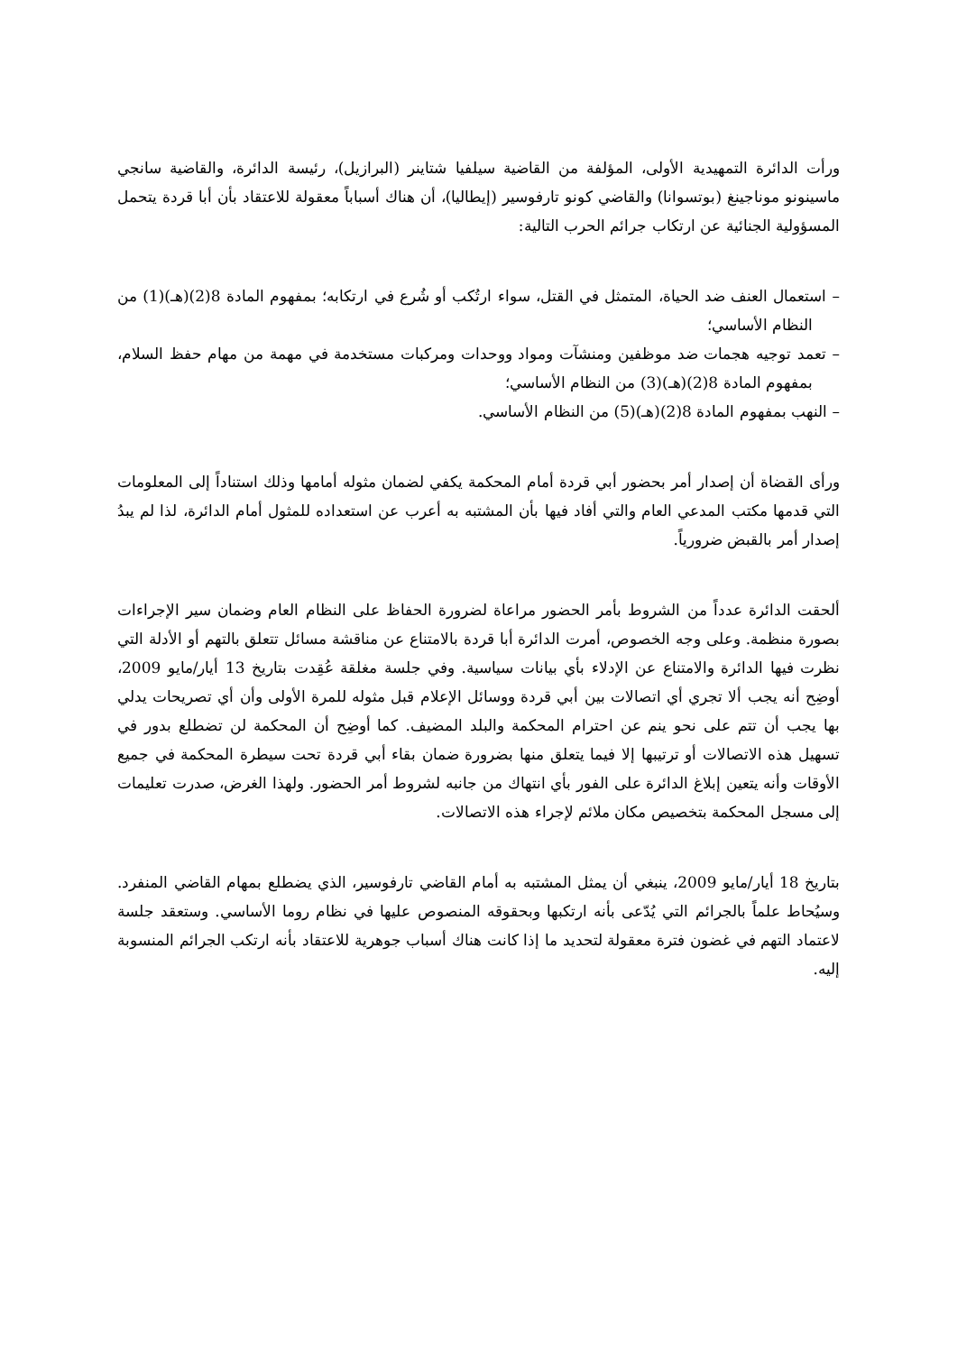ورأت الدائرة التمهيدية الأولى، المؤلفة من القاضية سيلفيا شتاينر (البرازيل)، رئيسة الدائرة، والقاضية سانجي ماسينونو موناجينغ (بوتسوانا) والقاضي كونو تارفوسير (إيطاليا)، أن هناك أسباباً معقولة للاعتقاد بأن أبا قردة يتحمل المسؤولية الجنائية عن ارتكاب جرائم الحرب التالية:
– استعمال العنف ضد الحياة، المتمثل في القتل، سواء ارتُكب أو شُرع في ارتكابه؛ بمفهوم المادة 8(2)(هـ)(1) من النظام الأساسي؛
– تعمد توجيه هجمات ضد موظفين ومنشآت ومواد ووحدات ومركبات مستخدمة في مهمة من مهام حفظ السلام، بمفهوم المادة 8(2)(هـ)(3) من النظام الأساسي؛
– النهب بمفهوم المادة 8(2)(هـ)(5) من النظام الأساسي.
ورأى القضاة أن إصدار أمر بحضور أبي قردة أمام المحكمة يكفي لضمان مثوله أمامها وذلك استناداً إلى المعلومات التي قدمها مكتب المدعي العام والتي أفاد فيها بأن المشتبه به أعرب عن استعداده للمثول أمام الدائرة، لذا لم يبدُ إصدار أمر بالقبض ضرورياً.
ألحقت الدائرة عدداً من الشروط بأمر الحضور مراعاة لضرورة الحفاظ على النظام العام وضمان سير الإجراءات بصورة منظمة. وعلى وجه الخصوص، أمرت الدائرة أبا قردة بالامتناع عن مناقشة مسائل تتعلق بالتهم أو الأدلة التي نظرت فيها الدائرة والامتناع عن الإدلاء بأي بيانات سياسية. وفي جلسة مغلقة عُقِدت بتاريخ 13 أيار/مايو 2009، أوضِح أنه يجب ألا تجري أي اتصالات بين أبي قردة ووسائل الإعلام قبل مثوله للمرة الأولى وأن أي تصريحات يدلي بها يجب أن تتم على نحو ينم عن احترام المحكمة والبلد المضيف. كما أوضِح أن المحكمة لن تضطلع بدور في تسهيل هذه الاتصالات أو ترتيبها إلا فيما يتعلق منها بضرورة ضمان بقاء أبي قردة تحت سيطرة المحكمة في جميع الأوقات وأنه يتعين إبلاغ الدائرة على الفور بأي انتهاك من جانبه لشروط أمر الحضور. ولهذا الغرض، صدرت تعليمات إلى مسجل المحكمة بتخصيص مكان ملائم لإجراء هذه الاتصالات.
بتاريخ 18 أيار/مايو 2009، ينبغي أن يمثل المشتبه به أمام القاضي تارفوسير، الذي يضطلع بمهام القاضي المنفرد. وسيُحاط علماً بالجرائم التي يُدّعى بأنه ارتكبها وبحقوقه المنصوص عليها في نظام روما الأساسي. وستعقد جلسة لاعتماد التهم في غضون فترة معقولة لتحديد ما إذا كانت هناك أسباب جوهرية للاعتقاد بأنه ارتكب الجرائم المنسوبة إليه.